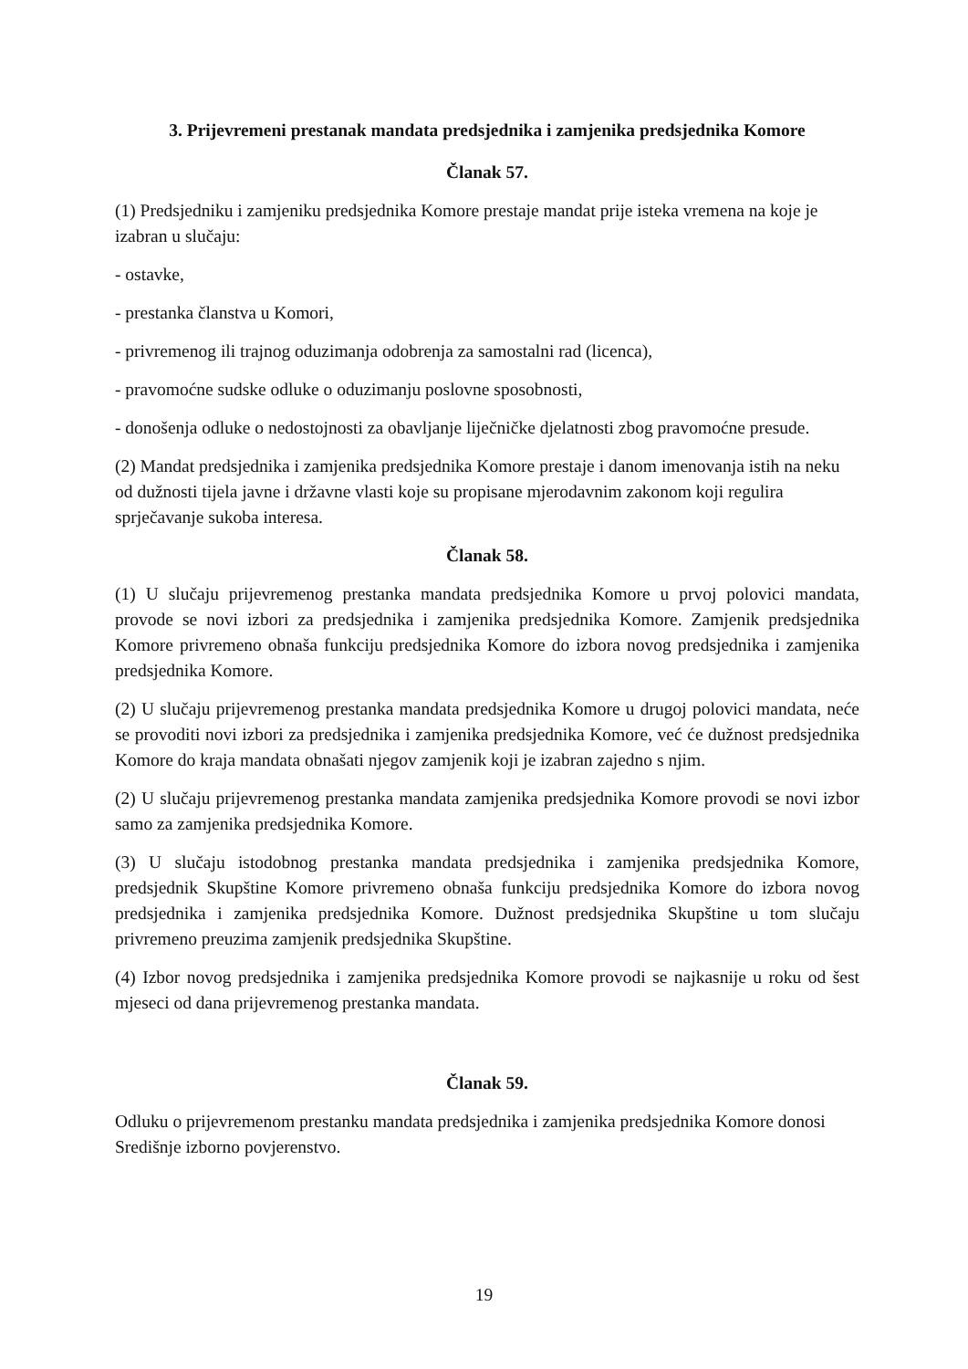3. Prijevremeni prestanak mandata predsjednika i zamjenika predsjednika Komore
Članak 57.
(1) Predsjedniku i zamjeniku predsjednika Komore prestaje mandat prije isteka vremena na koje je izabran u slučaju:
- ostavke,
- prestanka članstva u Komori,
- privremenog ili trajnog oduzimanja odobrenja za samostalni rad (licenca),
- pravomoćne sudske odluke o oduzimanju poslovne sposobnosti,
- donošenja odluke o nedostojnosti za obavljanje liječničke djelatnosti zbog pravomoćne presude.
(2) Mandat predsjednika i zamjenika predsjednika Komore prestaje i danom imenovanja istih na neku od dužnosti tijela javne i državne vlasti koje su propisane mjerodavnim zakonom koji regulira sprječavanje sukoba interesa.
Članak 58.
(1) U slučaju prijevremenog prestanka mandata predsjednika Komore u prvoj polovici mandata, provode se novi izbori za predsjednika i zamjenika predsjednika Komore. Zamjenik predsjednika Komore privremeno obnaša funkciju predsjednika Komore do izbora novog predsjednika i zamjenika predsjednika Komore.
(2) U slučaju prijevremenog prestanka mandata predsjednika Komore u drugoj polovici mandata, neće se provoditi novi izbori za predsjednika i zamjenika predsjednika Komore, već će dužnost predsjednika Komore do kraja mandata obnašati njegov zamjenik koji je izabran zajedno s njim.
(2) U slučaju prijevremenog prestanka mandata zamjenika predsjednika Komore provodi se novi izbor samo za zamjenika predsjednika Komore.
(3) U slučaju istodobnog prestanka mandata predsjednika i zamjenika predsjednika Komore, predsjednik Skupštine Komore privremeno obnaša funkciju predsjednika Komore do izbora novog predsjednika i zamjenika predsjednika Komore. Dužnost predsjednika Skupštine u tom slučaju privremeno preuzima zamjenik predsjednika Skupštine.
(4) Izbor novog predsjednika i zamjenika predsjednika Komore provodi se najkasnije u roku od šest mjeseci od dana prijevremenog prestanka mandata.
Članak 59.
Odluku o prijevremenom prestanku mandata predsjednika i zamjenika predsjednika Komore donosi Središnje izborno povjerenstvo.
19